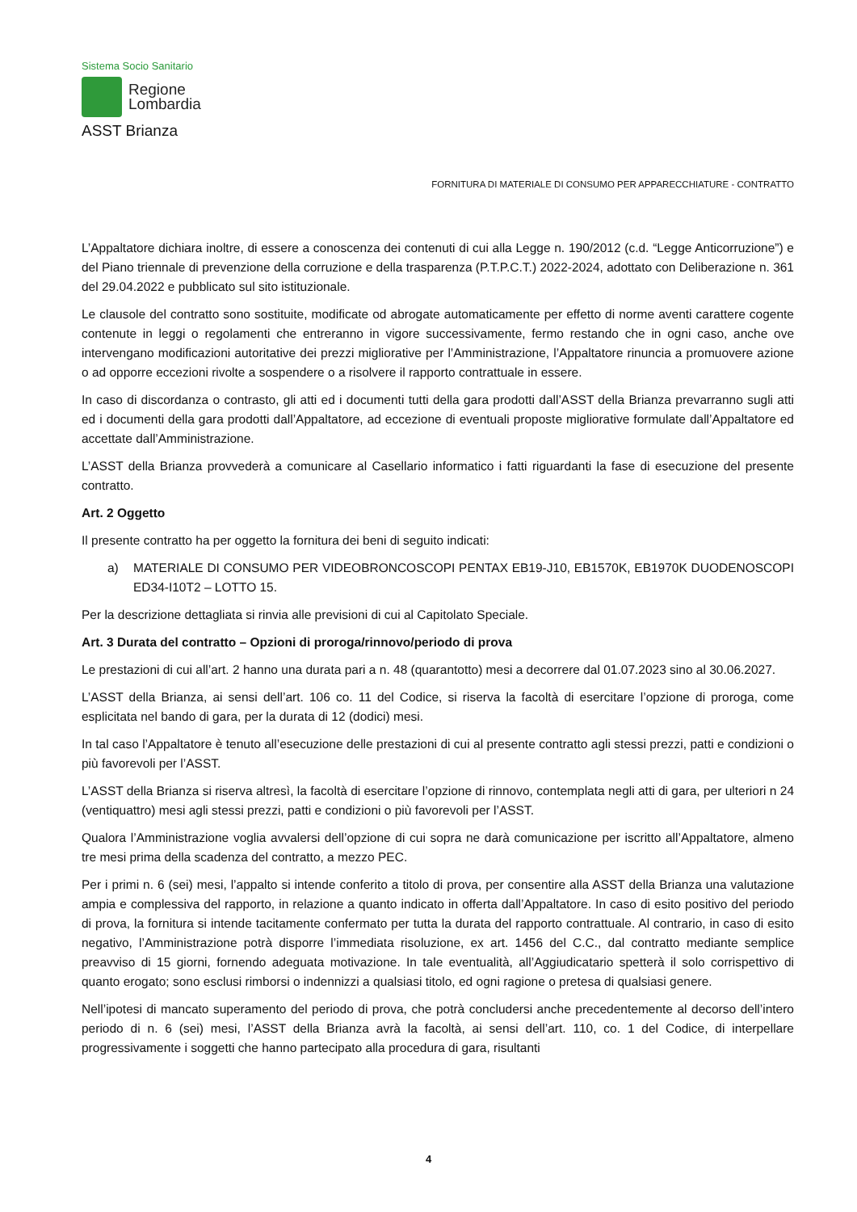Sistema Socio Sanitario
Regione
Lombardia
ASST Brianza
FORNITURA DI MATERIALE DI CONSUMO PER APPARECCHIATURE - CONTRATTO
L’Appaltatore dichiara inoltre, di essere a conoscenza dei contenuti di cui alla Legge n. 190/2012 (c.d. “Legge Anticorruzione”) e del Piano triennale di prevenzione della corruzione e della trasparenza (P.T.P.C.T.) 2022-2024, adottato con Deliberazione n. 361 del 29.04.2022 e pubblicato sul sito istituzionale.
Le clausole del contratto sono sostituite, modificate od abrogate automaticamente per effetto di norme aventi carattere cogente contenute in leggi o regolamenti che entreranno in vigore successivamente, fermo restando che in ogni caso, anche ove intervengano modificazioni autoritative dei prezzi migliorative per l’Amministrazione, l’Appaltatore rinuncia a promuovere azione o ad opporre eccezioni rivolte a sospendere o a risolvere il rapporto contrattuale in essere.
In caso di discordanza o contrasto, gli atti ed i documenti tutti della gara prodotti dall’ASST della Brianza prevarranno sugli atti ed i documenti della gara prodotti dall’Appaltatore, ad eccezione di eventuali proposte migliorative formulate dall’Appaltatore ed accettate dall’Amministrazione.
L’ASST della Brianza provvederà a comunicare al Casellario informatico i fatti riguardanti la fase di esecuzione del presente contratto.
Art. 2 Oggetto
Il presente contratto ha per oggetto la fornitura dei beni di seguito indicati:
a) MATERIALE DI CONSUMO PER VIDEOBRONCOSCOPI PENTAX EB19-J10, EB1570K, EB1970K DUODENOSCOPI ED34-I10T2 – LOTTO 15.
Per la descrizione dettagliata si rinvia alle previsioni di cui al Capitolato Speciale.
Art. 3 Durata del contratto – Opzioni di proroga/rinnovo/periodo di prova
Le prestazioni di cui all’art. 2 hanno una durata pari a n. 48 (quarantotto) mesi a decorrere dal 01.07.2023 sino al 30.06.2027.
L’ASST della Brianza, ai sensi dell’art. 106 co. 11 del Codice, si riserva la facoltà di esercitare l’opzione di proroga, come esplicitata nel bando di gara, per la durata di 12 (dodici) mesi.
In tal caso l’Appaltatore è tenuto all’esecuzione delle prestazioni di cui al presente contratto agli stessi prezzi, patti e condizioni o più favorevoli per l’ASST.
L’ASST della Brianza si riserva altresì, la facoltà di esercitare l’opzione di rinnovo, contemplata negli atti di gara, per ulteriori n 24 (ventiquattro) mesi agli stessi prezzi, patti e condizioni o più favorevoli per l’ASST.
Qualora l’Amministrazione voglia avvalersi dell’opzione di cui sopra ne darà comunicazione per iscritto all’Appaltatore, almeno tre mesi prima della scadenza del contratto, a mezzo PEC.
Per i primi n. 6 (sei) mesi, l’appalto si intende conferito a titolo di prova, per consentire alla ASST della Brianza una valutazione ampia e complessiva del rapporto, in relazione a quanto indicato in offerta dall’Appaltatore. In caso di esito positivo del periodo di prova, la fornitura si intende tacitamente confermato per tutta la durata del rapporto contrattuale. Al contrario, in caso di esito negativo, l’Amministrazione potrà disporre l’immediata risoluzione, ex art. 1456 del C.C., dal contratto mediante semplice preavviso di 15 giorni, fornendo adeguata motivazione. In tale eventualità, all’Aggiudicatario spetterà il solo corrispettivo di quanto erogato; sono esclusi rimborsi o indennizzi a qualsiasi titolo, ed ogni ragione o pretesa di qualsiasi genere.
Nell’ipotesi di mancato superamento del periodo di prova, che potrà concludersi anche precedentemente al decorso dell’intero periodo di n. 6 (sei) mesi, l’ASST della Brianza avrà la facoltà, ai sensi dell’art. 110, co. 1 del Codice, di interpellare progressivamente i soggetti che hanno partecipato alla procedura di gara, risultanti
4